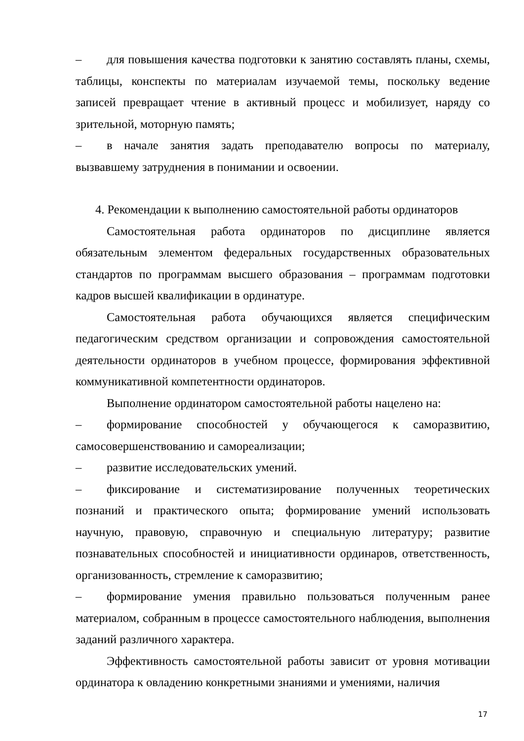– для повышения качества подготовки к занятию составлять планы, схемы, таблицы, конспекты по материалам изучаемой темы, поскольку ведение записей превращает чтение в активный процесс и мобилизует, наряду со зрительной, моторную память;
– в начале занятия задать преподавателю вопросы по материалу, вызвавшему затруднения в понимании и освоении.
4. Рекомендации к выполнению самостоятельной работы ординаторов
Самостоятельная работа ординаторов по дисциплине является обязательным элементом федеральных государственных образовательных стандартов по программам высшего образования – программам подготовки кадров высшей квалификации в ординатуре.
Самостоятельная работа обучающихся является специфическим педагогическим средством организации и сопровождения самостоятельной деятельности ординаторов в учебном процессе, формирования эффективной коммуникативной компетентности ординаторов.
Выполнение ординатором самостоятельной работы нацелено на:
– формирование способностей у обучающегося к саморазвитию, самосовершенствованию и самореализации;
– развитие исследовательских умений.
– фиксирование и систематизирование полученных теоретических познаний и практического опыта; формирование умений использовать научную, правовую, справочную и специальную литературу; развитие познавательных способностей и инициативности ординаров, ответственность, организованность, стремление к саморазвитию;
– формирование умения правильно пользоваться полученным ранее материалом, собранным в процессе самостоятельного наблюдения, выполнения заданий различного характера.
Эффективность самостоятельной работы зависит от уровня мотивации ординатора к овладению конкретными знаниями и умениями, наличия
17